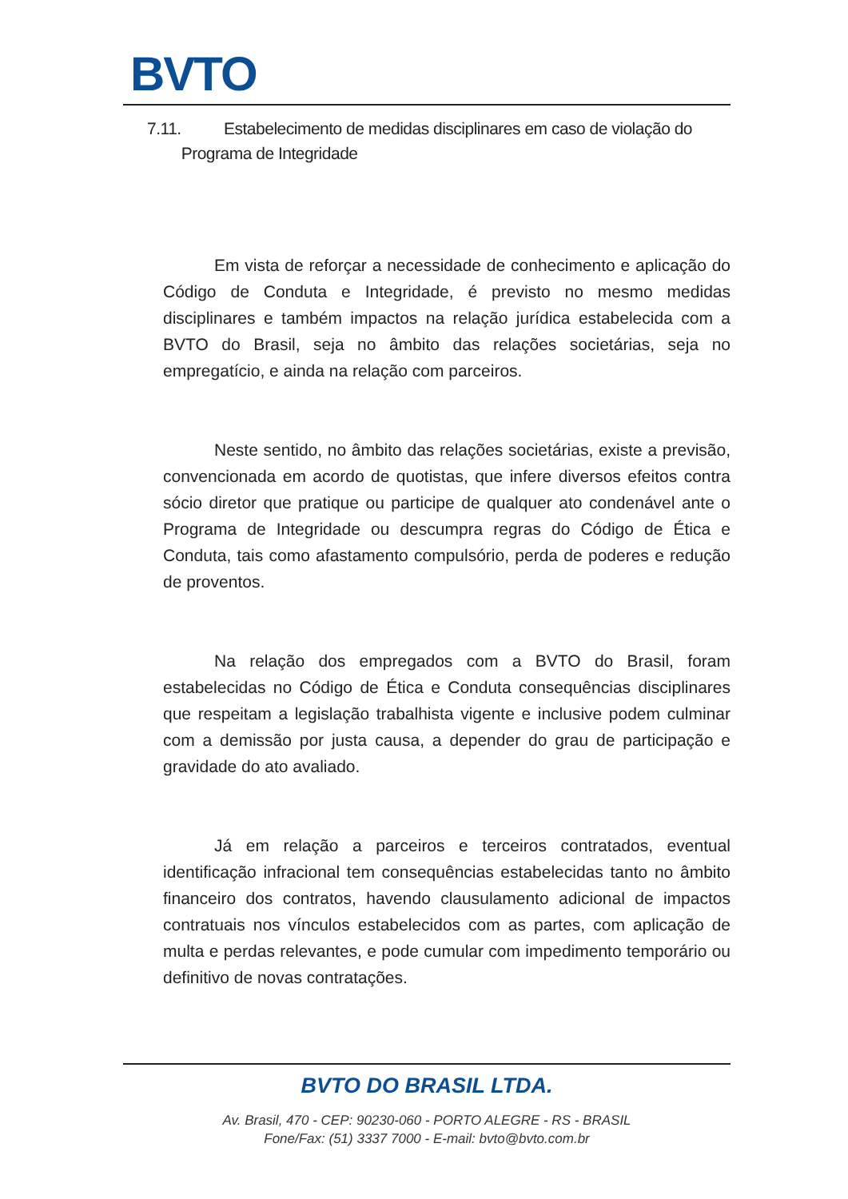BVTO
7.11. Estabelecimento de medidas disciplinares em caso de violação do
Programa de Integridade
Em vista de reforçar a necessidade de conhecimento e aplicação do Código de Conduta e Integridade, é previsto no mesmo medidas disciplinares e também impactos na relação jurídica estabelecida com a BVTO do Brasil, seja no âmbito das relações societárias, seja no empregatício, e ainda na relação com parceiros.
Neste sentido, no âmbito das relações societárias, existe a previsão, convencionada em acordo de quotistas, que infere diversos efeitos contra sócio diretor que pratique ou participe de qualquer ato condenável ante o Programa de Integridade ou descumpra regras do Código de Ética e Conduta, tais como afastamento compulsório, perda de poderes e redução de proventos.
Na relação dos empregados com a BVTO do Brasil, foram estabelecidas no Código de Ética e Conduta consequências disciplinares que respeitam a legislação trabalhista vigente e inclusive podem culminar com a demissão por justa causa, a depender do grau de participação e gravidade do ato avaliado.
Já em relação a parceiros e terceiros contratados, eventual identificação infracional tem consequências estabelecidas tanto no âmbito financeiro dos contratos, havendo clausulamento adicional de impactos contratuais nos vínculos estabelecidos com as partes, com aplicação de multa e perdas relevantes, e pode cumular com impedimento temporário ou definitivo de novas contratações.
BVTO DO BRASIL LTDA.
Av. Brasil, 470 - CEP: 90230-060 - PORTO ALEGRE - RS - BRASIL
Fone/Fax: (51) 3337 7000 - E-mail: bvto@bvto.com.br